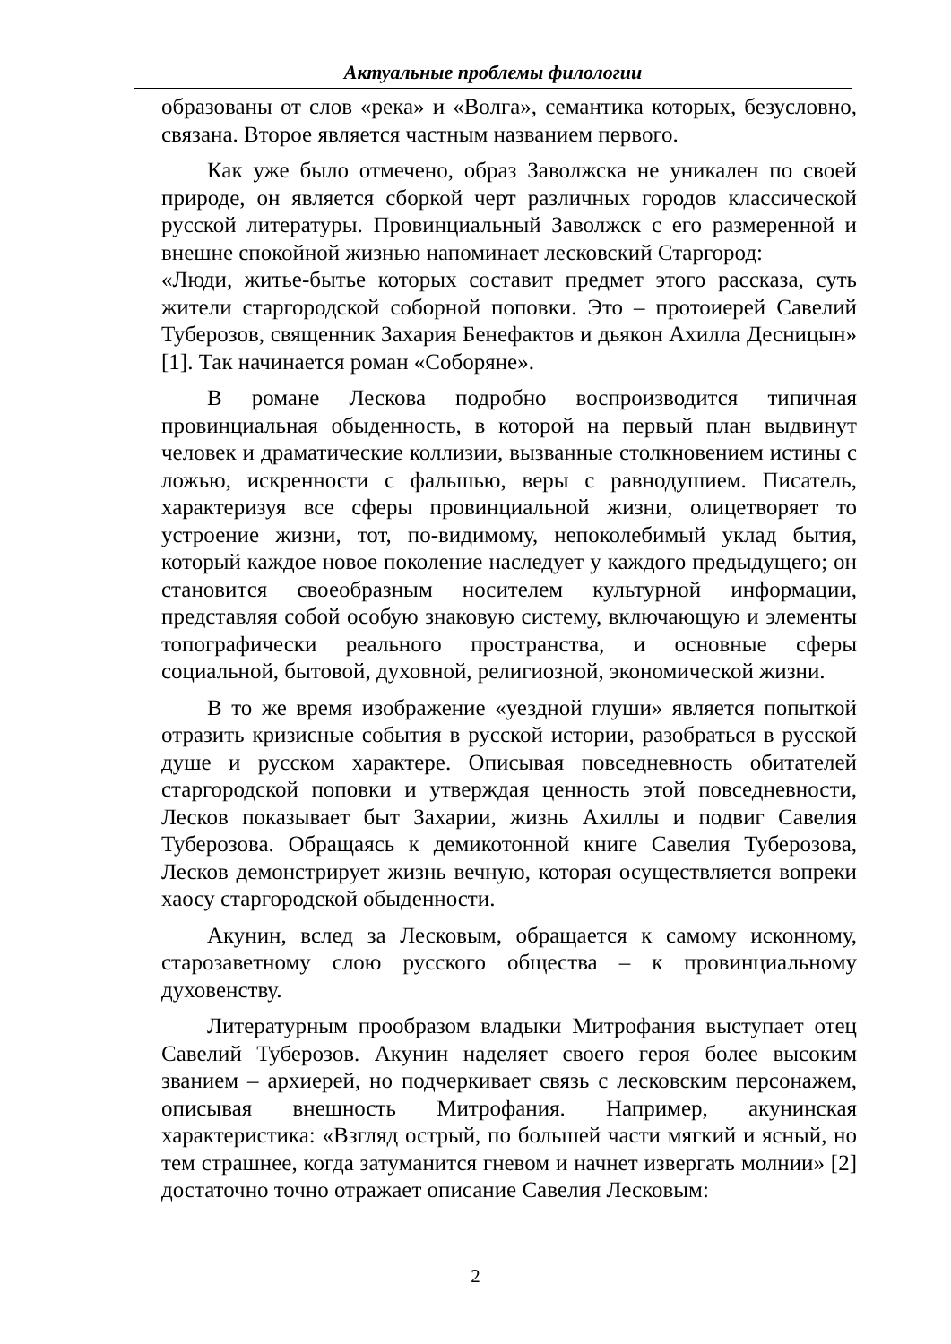Актуальные проблемы филологии
образованы от слов «река» и «Волга», семантика которых, безусловно, связана. Второе является частным названием первого.
Как уже было отмечено, образ Заволжска не уникален по своей природе, он является сборкой черт различных городов классической русской литературы. Провинциальный Заволжск с его размеренной и внешне спокойной жизнью напоминает лесковский Старгород:
«Люди, житье-бытье которых составит предмет этого рассказа, суть жители старгородской соборной поповки. Это – протоиерей Савелий Туберозов, священник Захария Бенефактов и дьякон Ахилла Десницын» [1]. Так начинается роман «Соборяне».
В романе Лескова подробно воспроизводится типичная провинциальная обыденность, в которой на первый план выдвинут человек и драматические коллизии, вызванные столкновением истины с ложью, искренности с фальшью, веры с равнодушием. Писатель, характеризуя все сферы провинциальной жизни, олицетворяет то устроение жизни, тот, по-видимому, непоколебимый уклад бытия, который каждое новое поколение наследует у каждого предыдущего; он становится своеобразным носителем культурной информации, представляя собой особую знаковую систему, включающую и элементы топографически реального пространства, и основные сферы социальной, бытовой, духовной, религиозной, экономической жизни.
В то же время изображение «уездной глуши» является попыткой отразить кризисные события в русской истории, разобраться в русской душе и русском характере. Описывая повседневность обитателей старгородской поповки и утверждая ценность этой повседневности, Лесков показывает быт Захарии, жизнь Ахиллы и подвиг Савелия Туберозова. Обращаясь к демикотонной книге Савелия Туберозова, Лесков демонстрирует жизнь вечную, которая осуществляется вопреки хаосу старгородской обыденности.
Акунин, вслед за Лесковым, обращается к самому исконному, старозаветному слою русского общества – к провинциальному духовенству.
Литературным прообразом владыки Митрофания выступает отец Савелий Туберозов. Акунин наделяет своего героя более высоким званием – архиерей, но подчеркивает связь с лесковским персонажем, описывая внешность Митрофания. Например, акунинская характеристика: «Взгляд острый, по большей части мягкий и ясный, но тем страшнее, когда затуманится гневом и начнет извергать молнии» [2] достаточно точно отражает описание Савелия Лесковым:
2